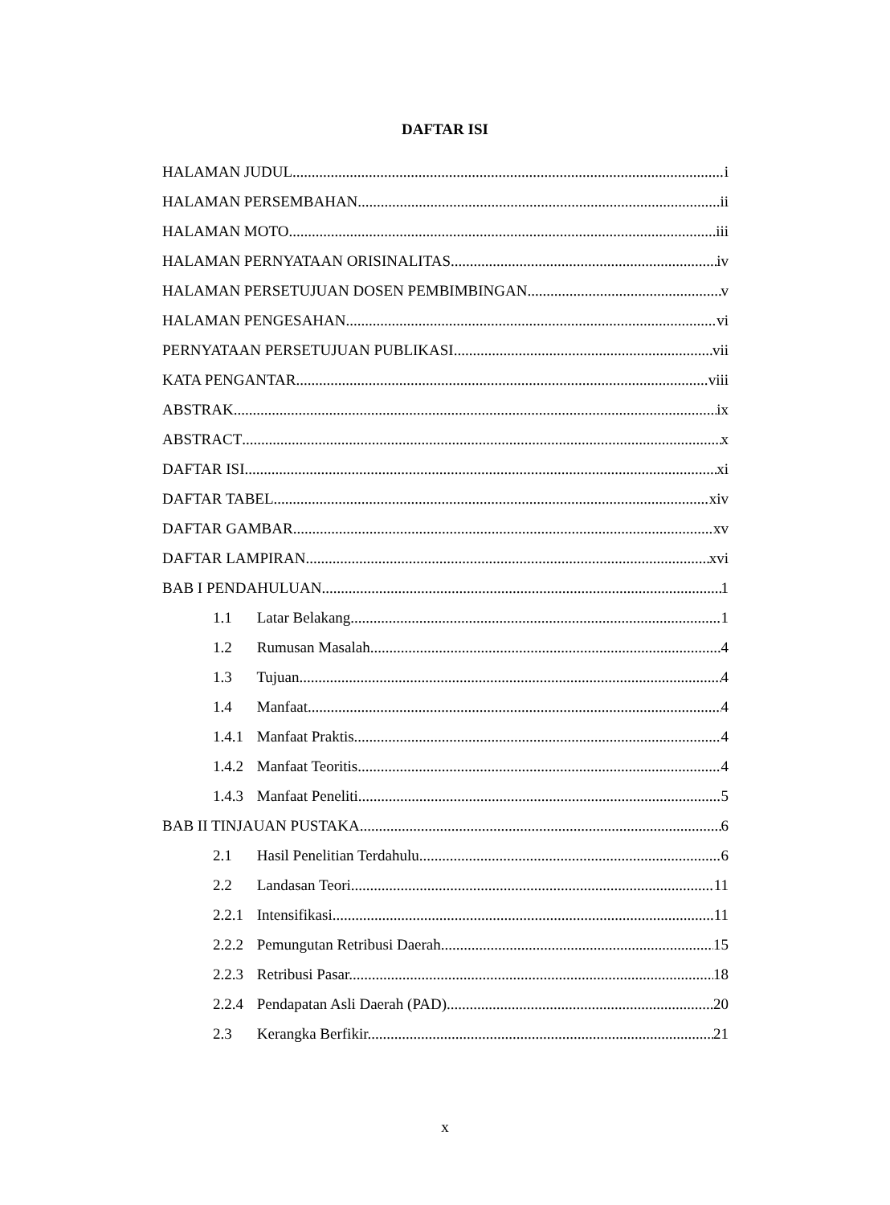DAFTAR ISI
HALAMAN JUDUL i
HALAMAN PERSEMBAHAN. ii
HALAMAN MOTO. iii
HALAMAN PERNYATAAN ORISINALITAS iv
HALAMAN PERSETUJUAN DOSEN PEMBIMBINGAN. v
HALAMAN PENGESAHAN vi
PERNYATAAN PERSETUJUAN PUBLIKASI. vii
KATA PENGANTAR. viii
ABSTRAK ix
ABSTRACT x
DAFTAR ISI xi
DAFTAR TABEL xiv
DAFTAR GAMBAR. xv
DAFTAR LAMPIRAN xvi
BAB I PENDAHULUAN 1
1.1 Latar Belakang 1
1.2 Rumusan Masalah 4
1.3 Tujuan. 4
1.4 Manfaat. 4
1.4.1 Manfaat Praktis. 4
1.4.2 Manfaat Teoritis 4
1.4.3 Manfaat Peneliti. 5
BAB II TINJAUAN PUSTAKA 6
2.1 Hasil Penelitian Terdahulu 6
2.2 Landasan Teori 11
2.2.1 Intensifikasi 11
2.2.2 Pemungutan Retribusi Daerah. 15
2.2.3 Retribusi Pasar. 18
2.2.4 Pendapatan Asli Daerah (PAD). 20
2.3 Kerangka Berfikir. 21
x